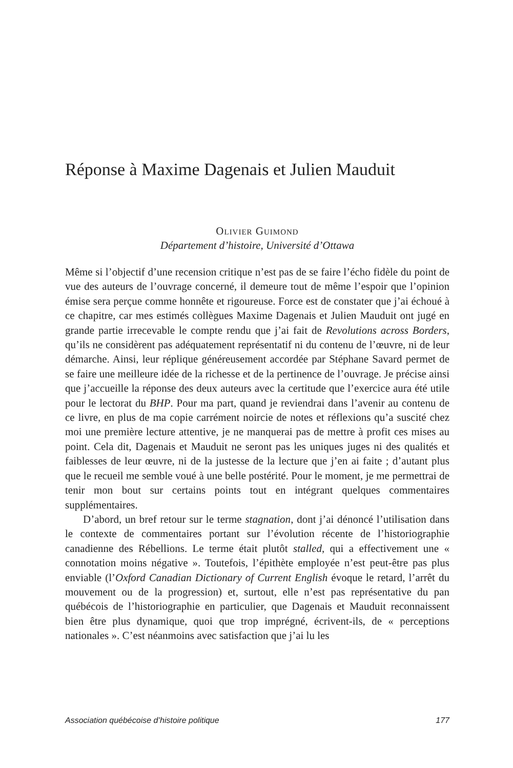Réponse à Maxime Dagenais et Julien Mauduit
Olivier Guimond
Département d’histoire, Université d’Ottawa
Même si l’objectif d’une recension critique n’est pas de se faire l’écho fidèle du point de vue des auteurs de l’ouvrage concerné, il demeure tout de même l’espoir que l’opinion émise sera perçue comme honnête et rigoureuse. Force est de constater que j’ai échoué à ce chapitre, car mes estimés collègues Maxime Dagenais et Julien Mauduit ont jugé en grande partie irrecevable le compte rendu que j’ai fait de Revolutions across Borders, qu’ils ne considèrent pas adéquatement représentatif ni du contenu de l’œuvre, ni de leur démarche. Ainsi, leur réplique généreusement accordée par Stéphane Savard permet de se faire une meilleure idée de la richesse et de la pertinence de l’ouvrage. Je précise ainsi que j’accueille la réponse des deux auteurs avec la certitude que l’exercice aura été utile pour le lectorat du BHP. Pour ma part, quand je reviendrai dans l’avenir au contenu de ce livre, en plus de ma copie carrément noircie de notes et réflexions qu’a suscité chez moi une première lecture attentive, je ne manquerai pas de mettre à profit ces mises au point. Cela dit, Dagenais et Mauduit ne seront pas les uniques juges ni des qualités et faiblesses de leur œuvre, ni de la justesse de la lecture que j’en ai faite ; d’autant plus que le recueil me semble voué à une belle postérité. Pour le moment, je me permettrai de tenir mon bout sur certains points tout en intégrant quelques commentaires supplémentaires.
D’abord, un bref retour sur le terme stagnation, dont j’ai dénoncé l’utilisation dans le contexte de commentaires portant sur l’évolution récente de l’historiographie canadienne des Rébellions. Le terme était plutôt stalled, qui a effectivement une « connotation moins négative ». Toutefois, l’épithète employée n’est peut-être pas plus enviable (l’Oxford Canadian Dictionary of Current English évoque le retard, l’arrêt du mouvement ou de la progression) et, surtout, elle n’est pas représentative du pan québécois de l’historiographie en particulier, que Dagenais et Mauduit reconnaissent bien être plus dynamique, quoi que trop imprégné, écrivent-ils, de « perceptions nationales ». C’est néanmoins avec satisfaction que j’ai lu les
Association québécoise d’histoire politique 177